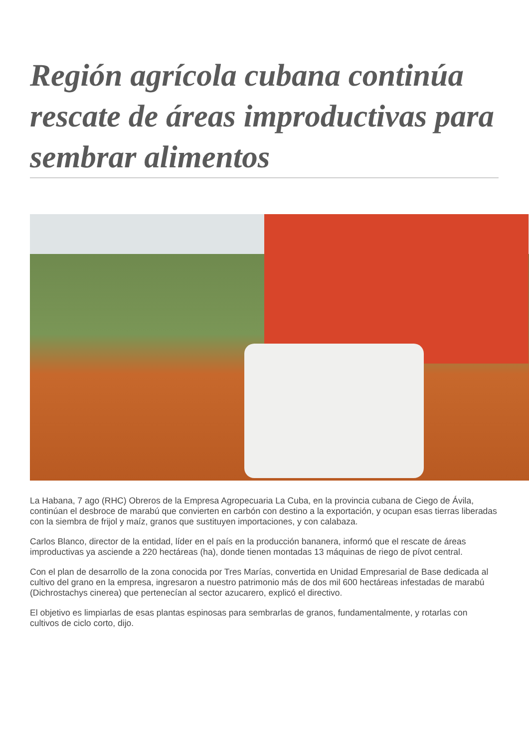Región agrícola cubana continúa rescate de áreas improductivas para sembrar alimentos
La Habana, 7 ago (RHC) Obreros de la Empresa Agropecuaria La Cuba, en la provincia cubana de Ciego de Ávila, continúan el desbroce de marabú que convierten en carbón con destino a la exportación, y ocupan esas tierras liberadas con la siembra de frijol y maíz, granos que sustituyen importaciones, y con calabaza.
Carlos Blanco, director de la entidad, líder en el país en la producción bananera, informó que el rescate de áreas improductivas ya asciende a 220 hectáreas (ha), donde tienen montadas 13 máquinas de riego de pívot central.
Con el plan de desarrollo de la zona conocida por Tres Marías, convertida en Unidad Empresarial de Base dedicada al cultivo del grano en la empresa, ingresaron a nuestro patrimonio más de dos mil 600 hectáreas infestadas de marabú (Dichrostachys cinerea) que pertenecían al sector azucarero, explicó el directivo.
El objetivo es limpiarlas de esas plantas espinosas para sembrarlas de granos, fundamentalmente, y rotarlas con cultivos de ciclo corto, dijo.